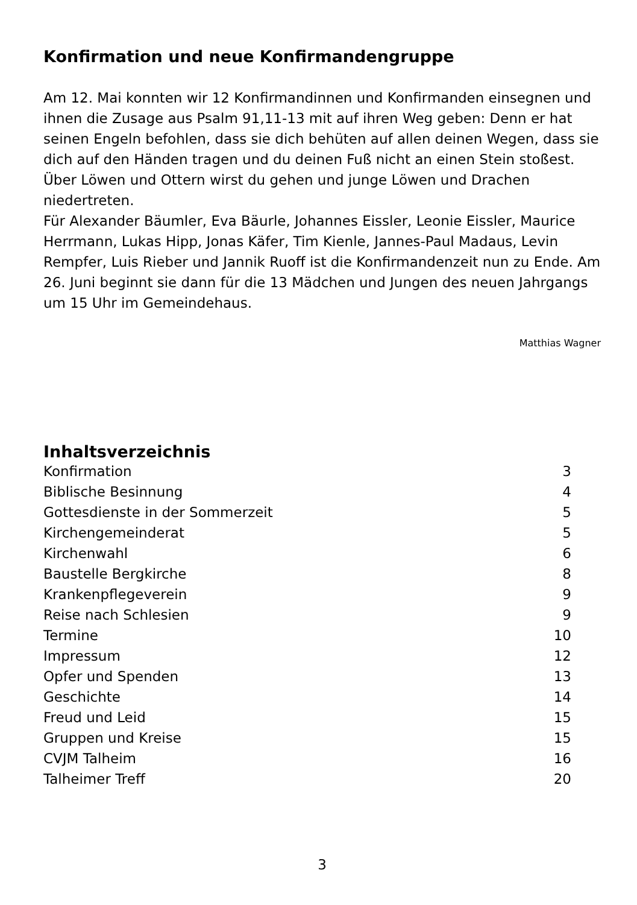Konfirmation und neue Konfirmandengruppe
Am 12. Mai konnten wir 12 Konfirmandinnen und Konfirmanden einsegnen und ihnen die Zusage aus Psalm 91,11-13 mit auf ihren Weg geben: Denn er hat seinen Engeln befohlen, dass sie dich behüten auf allen deinen Wegen, dass sie dich auf den Händen tragen und du deinen Fuß nicht an einen Stein stoßest. Über Löwen und Ottern wirst du gehen und junge Löwen und Drachen niedertreten.
Für Alexander Bäumler, Eva Bäurle, Johannes Eissler, Leonie Eissler, Maurice Herrmann, Lukas Hipp, Jonas Käfer, Tim Kienle, Jannes-Paul Madaus, Levin Rempfer, Luis Rieber und Jannik Ruoff ist die Konfirmandenzeit nun zu Ende. Am 26. Juni beginnt sie dann für die 13 Mädchen und Jungen des neuen Jahrgangs um 15 Uhr im Gemeindehaus.
Matthias Wagner
Inhaltsverzeichnis
| Konfirmation | 3 |
| Biblische Besinnung | 4 |
| Gottesdienste in der Sommerzeit | 5 |
| Kirchengemeinderat | 5 |
| Kirchenwahl | 6 |
| Baustelle Bergkirche | 8 |
| Krankenpflegeverein | 9 |
| Reise nach Schlesien | 9 |
| Termine | 10 |
| Impressum | 12 |
| Opfer und Spenden | 13 |
| Geschichte | 14 |
| Freud und Leid | 15 |
| Gruppen und Kreise | 15 |
| CVJM Talheim | 16 |
| Talheimer Treff | 20 |
3